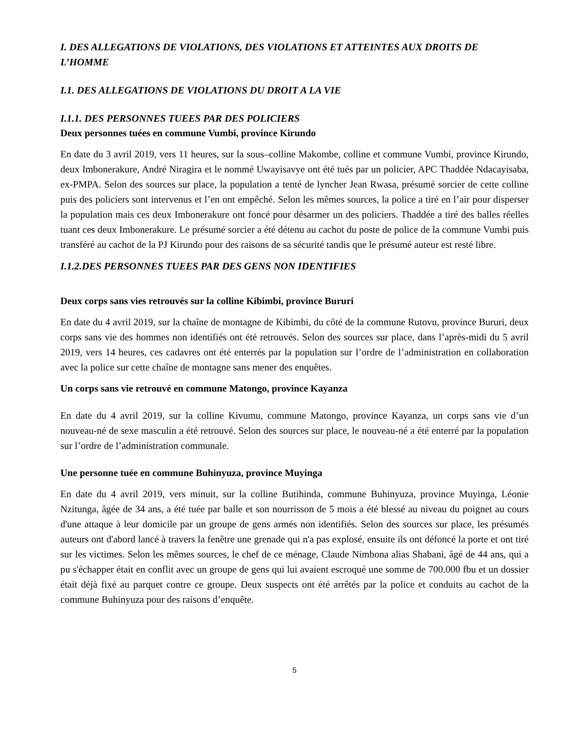I. DES ALLEGATIONS DE VIOLATIONS, DES VIOLATIONS ET ATTEINTES AUX DROITS DE L’HOMME
I.1. DES ALLEGATIONS DE VIOLATIONS DU DROIT A LA VIE
I.1.1. DES PERSONNES TUEES PAR DES POLICIERS
Deux personnes tuées en commune Vumbi, province Kirundo
En date du 3 avril 2019, vers 11 heures, sur la sous–colline Makombe, colline et commune Vumbi, province Kirundo, deux Imbonerakure, André Niragira et le nommé Uwayisavye ont été tués par un policier, APC Thaddée Ndacayisaba, ex-PMPA. Selon des sources sur place, la population a tenté de lyncher Jean Rwasa, présumé sorcier de cette colline puis des policiers sont intervenus et l’en ont empêché. Selon les mêmes sources, la police a tiré en l’air pour disperser la population mais ces deux Imbonerakure ont foncé pour désarmer un des policiers. Thaddée a tiré des balles réelles tuant ces deux Imbonerakure. Le présumé sorcier a été détenu au cachot du poste de police de la commune Vumbi puis transféré au cachot de la PJ Kirundo pour des raisons de sa sécurité tandis que le présumé auteur est resté libre.
I.1.2.DES PERSONNES TUEES PAR DES GENS NON IDENTIFIES
Deux corps sans vies retrouvés sur la colline Kibimbi, province Bururi
En date du 4 avril 2019, sur la chaîne de montagne de Kibimbi, du côté de la commune Rutovu, province Bururi, deux corps sans vie des hommes non identifiés ont été retrouvés. Selon des sources sur place, dans l’après-midi du 5 avril 2019, vers 14 heures, ces cadavres ont été enterrés par la population sur l’ordre de l’administration en collaboration avec la police sur cette chaîne de montagne sans mener des enquêtes.
Un corps sans vie retrouvé en commune Matongo, province Kayanza
En date du 4 avril 2019, sur la colline Kivumu, commune Matongo, province Kayanza, un corps sans vie d’un nouveau-né de sexe masculin a été retrouvé. Selon des sources sur place, le nouveau-né a été enterré par la population sur l’ordre de l’administration communale.
Une personne tuée en commune Buhinyuza, province Muyinga
En date du 4 avril 2019, vers minuit, sur la colline Butihinda, commune Buhinyuza, province Muyinga, Léonie Nzitunga, âgée de 34 ans, a été tuée par balle et son nourrisson de 5 mois a été blessé au niveau du poignet au cours d'une attaque à leur domicile par un groupe de gens armés non identifiés. Selon des sources sur place, les présumés auteurs ont d'abord lancé à travers la fenêtre une grenade qui n'a pas explosé, ensuite ils ont défoncé la porte et ont tiré sur les victimes. Selon les mêmes sources, le chef de ce ménage, Claude Nimbona alias Shabani, âgé de 44 ans, qui a pu s'échapper était en conflit avec un groupe de gens qui lui avaient escroqué une somme de 700.000 fbu et un dossier était déjà fixé au parquet contre ce groupe. Deux suspects ont été arrêtés par la police et conduits au cachot de la commune Buhinyuza pour des raisons d’enquête.
5